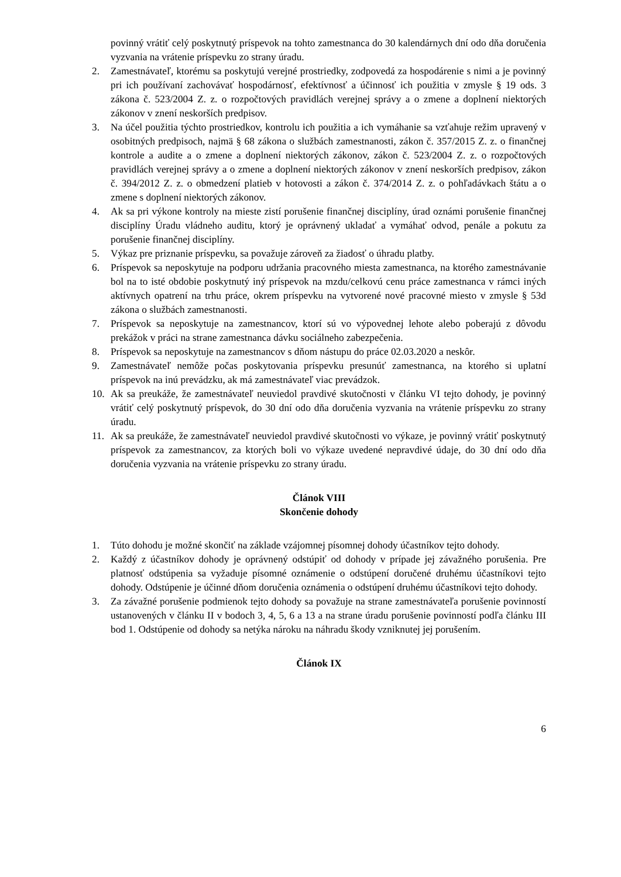povinný vrátiť celý poskytnutý príspevok na tohto zamestnanca do 30 kalendárnych dní odo dňa doručenia vyzvania na vrátenie príspevku zo strany úradu.
2. Zamestnávateľ, ktorému sa poskytujú verejné prostriedky, zodpovedá za hospodárenie s nimi a je povinný pri ich používaní zachovávať hospodárnosť, efektívnosť a účinnosť ich použitia v zmysle § 19 ods. 3 zákona č. 523/2004 Z. z. o rozpočtových pravidlách verejnej správy a o zmene a doplnení niektorých zákonov v znení neskorších predpisov.
3. Na účel použitia týchto prostriedkov, kontrolu ich použitia a ich vymáhanie sa vzťahuje režim upravený v osobitných predpisoch, najmä § 68 zákona o službách zamestnanosti, zákon č. 357/2015 Z. z. o finančnej kontrole a audite a o zmene a doplnení niektorých zákonov, zákon č. 523/2004 Z. z. o rozpočtových pravidlách verejnej správy a o zmene a doplnení niektorých zákonov v znení neskorších predpisov, zákon č. 394/2012 Z. z. o obmedzení platieb v hotovosti a zákon č. 374/2014 Z. z. o pohľadávkach štátu a o zmene s doplnení niektorých zákonov.
4. Ak sa pri výkone kontroly na mieste zistí porušenie finančnej disciplíny, úrad oznámi porušenie finančnej disciplíny Úradu vládneho auditu, ktorý je oprávnený ukladať a vymáhať odvod, penále a pokutu za porušenie finančnej disciplíny.
5. Výkaz pre priznanie príspevku, sa považuje zároveň za žiadosť o úhradu platby.
6. Príspevok sa neposkytuje na podporu udržania pracovného miesta zamestnanca, na ktorého zamestnávanie bol na to isté obdobie poskytnutý iný príspevok na mzdu/celkovú cenu práce zamestnanca v rámci iných aktívnych opatrení na trhu práce, okrem príspevku na vytvorené nové pracovné miesto v zmysle § 53d zákona o službách zamestnanosti.
7. Príspevok sa neposkytuje na zamestnancov, ktorí sú vo výpovednej lehote alebo poberajú z dôvodu prekážok v práci na strane zamestnanca dávku sociálneho zabezpečenia.
8. Príspevok sa neposkytuje na zamestnancov s dňom nástupu do práce 02.03.2020 a neskôr.
9. Zamestnávateľ nemôže počas poskytovania príspevku presunúť zamestnanca, na ktorého si uplatní príspevok na inú prevádzku, ak má zamestnávateľ viac prevádzok.
10. Ak sa preukáže, že zamestnávateľ neuviedol pravdivé skutočnosti v článku VI tejto dohody, je povinný vrátiť celý poskytnutý príspevok, do 30 dní odo dňa doručenia vyzvania na vrátenie príspevku zo strany úradu.
11. Ak sa preukáže, že zamestnávateľ neuviedol pravdivé skutočnosti vo výkaze, je povinný vrátiť poskytnutý príspevok za zamestnancov, za ktorých boli vo výkaze uvedené nepravdivé údaje, do 30 dní odo dňa doručenia vyzvania na vrátenie príspevku zo strany úradu.
Článok VIII
Skončenie dohody
1. Túto dohodu je možné skončiť na základe vzájomnej písomnej dohody účastníkov tejto dohody.
2. Každý z účastníkov dohody je oprávnený odstúpiť od dohody v prípade jej závažného porušenia. Pre platnosť odstúpenia sa vyžaduje písomné oznámenie o odstúpení doručené druhému účastníkovi tejto dohody. Odstúpenie je účinné dňom doručenia oznámenia o odstúpení druhému účastníkovi tejto dohody.
3. Za závažné porušenie podmienok tejto dohody sa považuje na strane zamestnávateľa porušenie povinností ustanovených v článku II v bodoch 3, 4, 5, 6 a 13 a na strane úradu porušenie povinností podľa článku III bod 1. Odstúpenie od dohody sa netýka nároku na náhradu škody vzniknutej jej porušením.
Článok IX
6